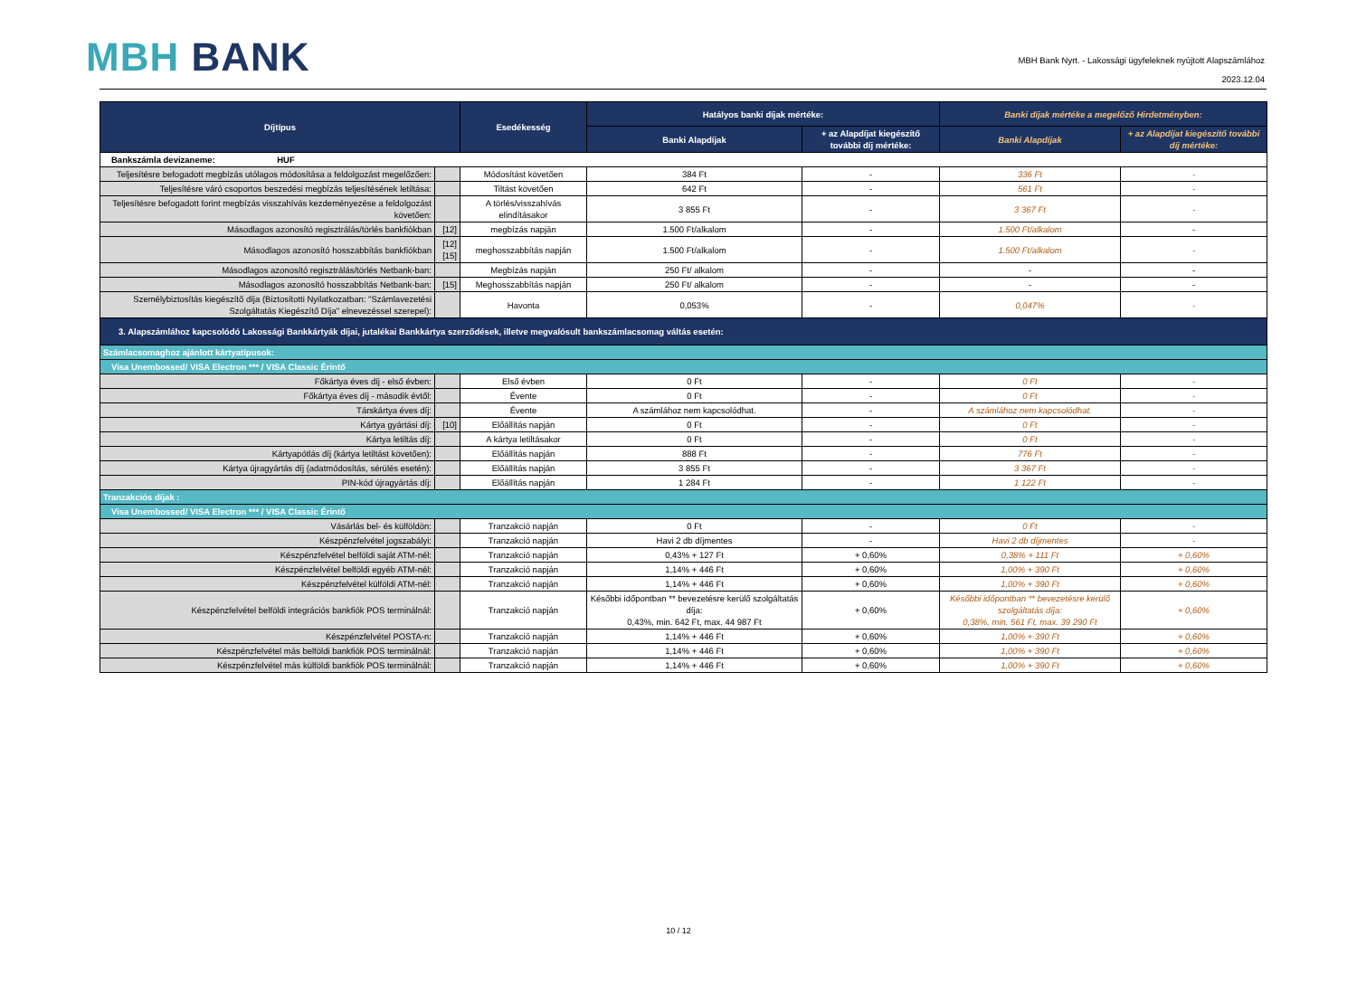MBH BANK
MBH Bank Nyrt. - Lakossági ügyfeleknek nyújtott Alapszámlához
2023.12.04
| Díjtípus | | Esedékesség | Hatályos banki díjak mértéke: | | Banki díjak mértéke a megelőző Hirdetményben: | |
| --- | --- | --- | --- | --- | --- | --- |
| | | | Banki Alapdíjak | + az Alapdíjat kiegészítő további díj mértéke: | Banki Alapdíjak | + az Alapdíjat kiegészítő további díj mértéke: |
| Bankszámla devizaneme: HUF | | | | | | |
| Teljesítésre befogadott megbízás utólagos módosítása a feldolgozást megelőzően: | | Módosítást követően | 384 Ft | - | 336 Ft | - |
| Teljesítésre váró csoportos beszedési megbízás teljesítésének letiltása: | | Tiltást követően | 642 Ft | - | 561 Ft | - |
| Teljesítésre befogadott forint megbízás visszahívás kezdeményezése a feldolgozást követően: | | A törlés/visszahívás elindításakor | 3 855 Ft | - | 3 367 Ft | - |
| Másodlagos azonosító regisztrálás/törlés bankfiókban | [12] | megbízás napján | 1.500 Ft/alkalom | - | 1.500 Ft/alkalom | - |
| Másodlagos azonosító hosszabbítás bankfiókban | [12] [15] | meghosszabbítás napján | 1.500 Ft/alkalom | - | 1.500 Ft/alkalom | - |
| Másodlagos azonosító regisztrálás/törlés Netbank-ban: | | Megbízás napján | 250 Ft/ alkalom | - | - | - |
| Másodlagos azonosító hosszabbítás Netbank-ban: | [15] | Meghosszabbítás napján | 250 Ft/ alkalom | - | - | - |
| Személybiztosítás kiegészítő díja (Biztosítotti Nyilatkozatban: "Számlavezetési Szolgáltatás Kiegészítő Díja" elnevezéssel szerepel): | | Havonta | 0,053% | - | 0,047% | - |
| 3. Alapszámlához kapcsolódó Lakossági Bankkártyák díjai, jutalékai Bankkártya szerződések, illetve megvalósult bankszámlacsomag váltás esetén: | | | | | | |
| Számlacsomaghoz ajánlott kártyatípusok: | | | | | | |
| Visa Unembossed/ VISA Electron *** / VISA Classic Érintő | | | | | | |
| Főkártya éves díj - első évben: | | Első évben | 0 Ft | - | 0 Ft | - |
| Főkártya éves díj - második évtől: | | Évente | 0 Ft | - | 0 Ft | - |
| Társkártya éves díj: | | Évente | A számlához nem kapcsolódhat. | - | A számlához nem kapcsolódhat. | - |
| Kártya gyártási díj: | [10] | Előállítás napján | 0 Ft | - | 0 Ft | - |
| Kártya letiltás díj: | | A kártya letiltásakor | 0 Ft | - | 0 Ft | - |
| Kártyapótlás díj (kártya letiltást követően): | | Előállítás napján | 888 Ft | - | 776 Ft | - |
| Kártya újragyártás díj (adatmódosítás, sérülés esetén): | | Előállítás napján | 3 855 Ft | - | 3 367 Ft | - |
| PIN-kód újragyártás díj: | | Előállítás napján | 1 284 Ft | - | 1 122 Ft | - |
| Tranzakciós díjak : | | | | | | |
| Visa Unembossed/ VISA Electron *** / VISA Classic Érintő | | | | | | |
| Vásárlás bel- és külföldön: | | Tranzakció napján | 0 Ft | - | 0 Ft | - |
| Készpénzfelvétel jogszabályi: | | Tranzakció napján | Havi 2 db díjmentes | - | Havi 2 db díjmentes | - |
| Készpénzfelvétel belföldi saját ATM-nél: | | Tranzakció napján | 0,43% + 127 Ft | + 0,60% | 0,38% + 111 Ft | + 0,60% |
| Készpénzfelvétel belföldi egyéb ATM-nél: | | Tranzakció napján | 1,14% + 446 Ft | + 0,60% | 1,00% + 390 Ft | + 0,60% |
| Készpénzfelvétel külföldi ATM-nél: | | Tranzakció napján | 1,14% + 446 Ft | + 0,60% | 1,00% + 390 Ft | + 0,60% |
| Készpénzfelvétel belföldi integrációs bankfiók POS terminálnál: | | Tranzakció napján | Későbbi időpontban ** bevezetésre kerülő szolgáltatás díja: 0,43%, min. 642 Ft, max. 44 987 Ft | + 0,60% | Későbbi időpontban ** bevezetésre kerülő szolgáltatás díja: 0,38%, min. 561 Ft, max. 39 290 Ft | + 0,60% |
| Készpénzfelvétel POSTA-n: | | Tranzakció napján | 1,14% + 446 Ft | + 0,60% | 1,00% + 390 Ft | + 0,60% |
| Készpénzfelvétel más belföldi bankfiók POS terminálnál: | | Tranzakció napján | 1,14% + 446 Ft | + 0,60% | 1,00% + 390 Ft | + 0,60% |
| Készpénzfelvétel más külföldi bankfiók POS terminálnál: | | Tranzakció napján | 1,14% + 446 Ft | + 0,60% | 1,00% + 390 Ft | + 0,60% |
10 / 12